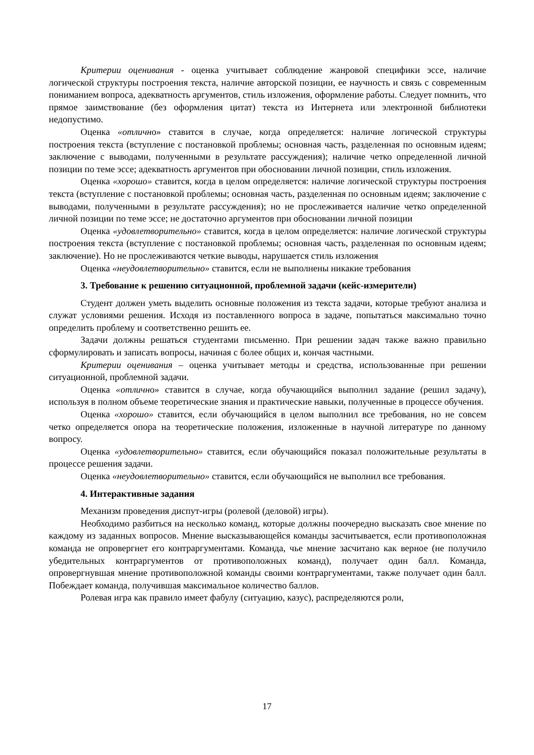Критерии оценивания - оценка учитывает соблюдение жанровой специфики эссе, наличие логической структуры построения текста, наличие авторской позиции, ее научность и связь с современным пониманием вопроса, адекватность аргументов, стиль изложения, оформление работы. Следует помнить, что прямое заимствование (без оформления цитат) текста из Интернета или электронной библиотеки недопустимо.
Оценка «отлично» ставится в случае, когда определяется: наличие логической структуры построения текста (вступление с постановкой проблемы; основная часть, разделенная по основным идеям; заключение с выводами, полученными в результате рассуждения); наличие четко определенной личной позиции по теме эссе; адекватность аргументов при обосновании личной позиции, стиль изложения.
Оценка «хорошо» ставится, когда в целом определяется: наличие логической структуры построения текста (вступление с постановкой проблемы; основная часть, разделенная по основным идеям; заключение с выводами, полученными в результате рассуждения); но не прослеживается наличие четко определенной личной позиции по теме эссе; не достаточно аргументов при обосновании личной позиции
Оценка «удовлетворительно» ставится, когда в целом определяется: наличие логической структуры построения текста (вступление с постановкой проблемы; основная часть, разделенная по основным идеям; заключение). Но не прослеживаются четкие выводы, нарушается стиль изложения
Оценка «неудовлетворительно» ставится, если не выполнены никакие требования
3. Требование к решению ситуационной, проблемной задачи (кейс-измерители)
Студент должен уметь выделить основные положения из текста задачи, которые требуют анализа и служат условиями решения. Исходя из поставленного вопроса в задаче, попытаться максимально точно определить проблему и соответственно решить ее.
Задачи должны решаться студентами письменно. При решении задач также важно правильно сформулировать и записать вопросы, начиная с более общих и, кончая частными.
Критерии оценивания – оценка учитывает методы и средства, использованные при решении ситуационной, проблемной задачи.
Оценка «отлично» ставится в случае, когда обучающийся выполнил задание (решил задачу), используя в полном объеме теоретические знания и практические навыки, полученные в процессе обучения.
Оценка «хорошо» ставится, если обучающийся в целом выполнил все требования, но не совсем четко определяется опора на теоретические положения, изложенные в научной литературе по данному вопросу.
Оценка «удовлетворительно» ставится, если обучающийся показал положительные результаты в процессе решения задачи.
Оценка «неудовлетворительно» ставится, если обучающийся не выполнил все требования.
4. Интерактивные задания
Механизм проведения диспут-игры (ролевой (деловой) игры).
Необходимо разбиться на несколько команд, которые должны поочередно высказать свое мнение по каждому из заданных вопросов. Мнение высказывающейся команды засчитывается, если противоположная команда не опровергнет его контраргументами. Команда, чье мнение засчитано как верное (не получило убедительных контраргументов от противоположных команд), получает один балл. Команда, опровергнувшая мнение противоположной команды своими контраргументами, также получает один балл. Побеждает команда, получившая максимальное количество баллов.
Ролевая игра как правило имеет фабулу (ситуацию, казус), распределяются роли,
17